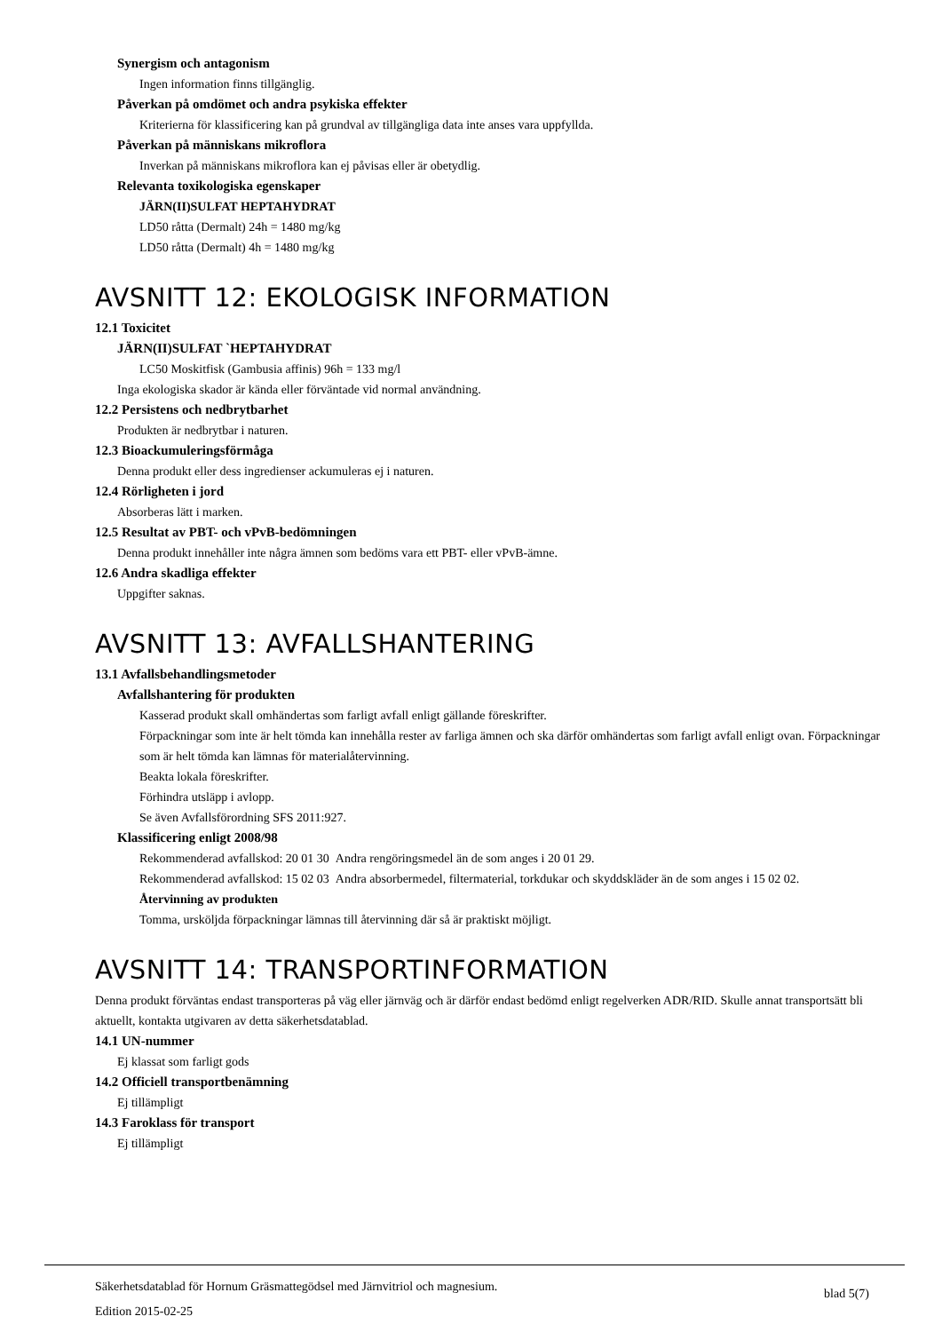Synergism och antagonism
Ingen information finns tillgänglig.
Påverkan på omdömet och andra psykiska effekter
Kriterierna för klassificering kan på grundval av tillgängliga data inte anses vara uppfyllda.
Påverkan på människans mikroflora
Inverkan på människans mikroflora kan ej påvisas eller är obetydlig.
Relevanta toxikologiska egenskaper
JÄRN(II)SULFAT HEPTAHYDRAT
LD50 råtta (Dermalt) 24h = 1480 mg/kg
LD50 råtta (Dermalt) 4h = 1480 mg/kg
AVSNITT 12: EKOLOGISK INFORMATION
12.1 Toxicitet
JÄRN(II)SULFAT `HEPTAHYDRAT
LC50 Moskitfisk (Gambusia affinis) 96h = 133 mg/l
Inga ekologiska skador är kända eller förväntade vid normal användning.
12.2 Persistens och nedbrytbarhet
Produkten är nedbrytbar i naturen.
12.3 Bioackumuleringsförmåga
Denna produkt eller dess ingredienser ackumuleras ej i naturen.
12.4 Rörligheten i jord
Absorberas lätt i marken.
12.5 Resultat av PBT- och vPvB-bedömningen
Denna produkt innehåller inte några ämnen som bedöms vara ett PBT- eller vPvB-ämne.
12.6 Andra skadliga effekter
Uppgifter saknas.
AVSNITT 13: AVFALLSHANTERING
13.1 Avfallsbehandlingsmetoder
Avfallshantering för produkten
Kasserad produkt skall omhändertas som farligt avfall enligt gällande föreskrifter.
Förpackningar som inte är helt tömda kan innehålla rester av farliga ämnen och ska därför omhändertas som farligt avfall enligt ovan. Förpackningar som är helt tömda kan lämnas för materialåtervinning.
Beakta lokala föreskrifter.
Förhindra utsläpp i avlopp.
Se även Avfallsförordning SFS 2011:927.
Klassificering enligt 2008/98
Rekommenderad avfallskod: 20 01 30 Andra rengöringsmedel än de som anges i 20 01 29.
Rekommenderad avfallskod: 15 02 03 Andra absorbermedel, filtermaterial, torkdukar och skyddskläder än de som anges i 15 02 02.
Återvinning av produkten
Tomma, ursköljda förpackningar lämnas till återvinning där så är praktiskt möjligt.
AVSNITT 14: TRANSPORTINFORMATION
Denna produkt förväntas endast transporteras på väg eller järnväg och är därför endast bedömd enligt regelverken ADR/RID. Skulle annat transportsätt bli aktuellt, kontakta utgivaren av detta säkerhetsdatablad.
14.1 UN-nummer
Ej klassat som farligt gods
14.2 Officiell transportbenämning
Ej tillämpligt
14.3 Faroklass för transport
Ej tillämpligt
Säkerhetsdatablad för Hornum Gräsmattegödsel med Järnvitriol och magnesium.
Edition 2015-02-25
blad 5(7)